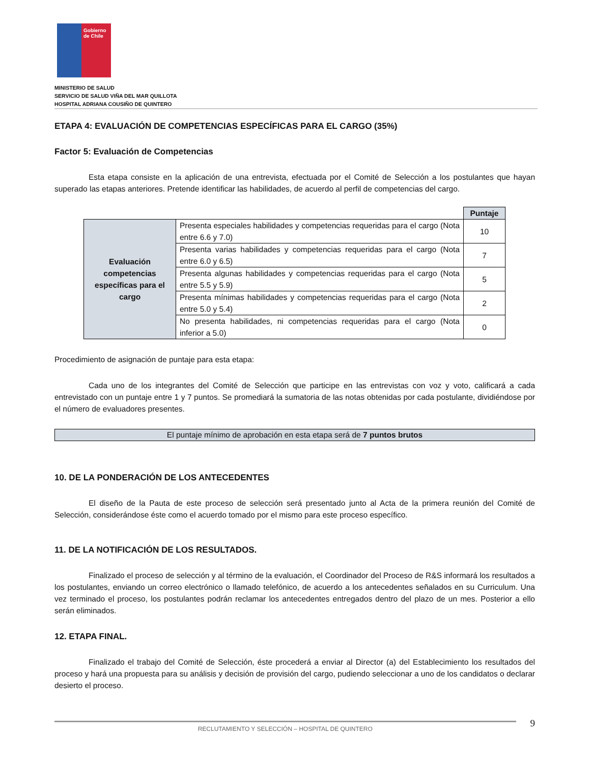Gobierno de Chile
MINISTERIO DE SALUD
SERVICIO DE SALUD VIÑA DEL MAR QUILLOTA
HOSPITAL ADRIANA COUSIÑO DE QUINTERO
ETAPA 4: EVALUACIÓN DE COMPETENCIAS ESPECÍFICAS PARA EL CARGO (35%)
Factor 5: Evaluación de Competencias
Esta etapa consiste en la aplicación de una entrevista, efectuada por el Comité de Selección a los postulantes que hayan superado las etapas anteriores. Pretende identificar las habilidades, de acuerdo al perfil de competencias del cargo.
| | | Puntaje |
| Evaluación competencias específicas para el cargo | Presenta especiales habilidades y competencias requeridas para el cargo (Nota entre 6.6 y 7.0) | 10 |
| | Presenta varias habilidades y competencias requeridas para el cargo (Nota entre 6.0 y 6.5) | 7 |
| | Presenta algunas habilidades y competencias requeridas para el cargo (Nota entre 5.5 y 5.9) | 5 |
| | Presenta mínimas habilidades y competencias requeridas para el cargo (Nota entre 5.0 y 5.4) | 2 |
| | No presenta habilidades, ni competencias requeridas para el cargo (Nota inferior a 5.0) | 0 |
Procedimiento de asignación de puntaje para esta etapa:
Cada uno de los integrantes del Comité de Selección que participe en las entrevistas con voz y voto, calificará a cada entrevistado con un puntaje entre 1 y 7 puntos. Se promediará la sumatoria de las notas obtenidas por cada postulante, dividiéndose por el número de evaluadores presentes.
El puntaje mínimo de aprobación en esta etapa será de 7 puntos brutos
10. DE LA PONDERACIÓN DE LOS ANTECEDENTES
El diseño de la Pauta de este proceso de selección será presentado junto al Acta de la primera reunión del Comité de Selección, considerándose éste como el acuerdo tomado por el mismo para este proceso específico.
11. DE LA NOTIFICACIÓN DE LOS RESULTADOS.
Finalizado el proceso de selección y al término de la evaluación, el Coordinador del Proceso de R&S informará los resultados a los postulantes, enviando un correo electrónico o llamado telefónico, de acuerdo a los antecedentes señalados en su Curriculum. Una vez terminado el proceso, los postulantes podrán reclamar los antecedentes entregados dentro del plazo de un mes. Posterior a ello serán eliminados.
12. ETAPA FINAL.
Finalizado el trabajo del Comité de Selección, éste procederá a enviar al Director (a) del Establecimiento los resultados del proceso y hará una propuesta para su análisis y decisión de provisión del cargo, pudiendo seleccionar a uno de los candidatos o declarar desierto el proceso.
RECLUTAMIENTO Y SELECCIÓN – HOSPITAL DE QUINTERO
9